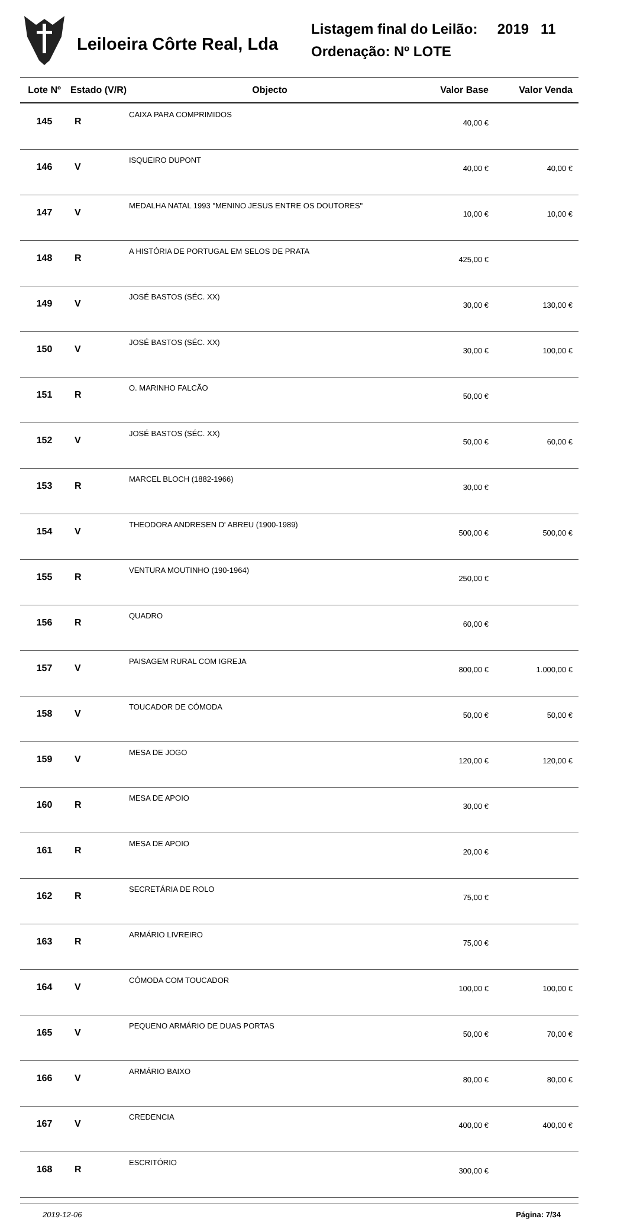Leiloeira Côrte Real, Lda
Listagem final do Leilão: 2019 11
Ordenação: Nº LOTE
| Lote Nº | Estado (V/R) | Objecto | Valor Base | Valor Venda |
| --- | --- | --- | --- | --- |
| 145 | R | CAIXA PARA COMPRIMIDOS | 40,00 € | |
| 146 | V | ISQUEIRO DUPONT | 40,00 € | 40,00 € |
| 147 | V | MEDALHA NATAL 1993 "MENINO JESUS ENTRE OS DOUTORES" | 10,00 € | 10,00 € |
| 148 | R | A HISTÓRIA DE PORTUGAL EM SELOS DE PRATA | 425,00 € | |
| 149 | V | JOSÉ BASTOS (SÉC. XX) | 30,00 € | 130,00 € |
| 150 | V | JOSÉ BASTOS (SÉC. XX) | 30,00 € | 100,00 € |
| 151 | R | O. MARINHO FALCÃO | 50,00 € | |
| 152 | V | JOSÉ BASTOS (SÉC. XX) | 50,00 € | 60,00 € |
| 153 | R | MARCEL BLOCH (1882-1966) | 30,00 € | |
| 154 | V | THEODORA ANDRESEN D' ABREU (1900-1989) | 500,00 € | 500,00 € |
| 155 | R | VENTURA MOUTINHO (190-1964) | 250,00 € | |
| 156 | R | QUADRO | 60,00 € | |
| 157 | V | PAISAGEM RURAL COM IGREJA | 800,00 € | 1.000,00 € |
| 158 | V | TOUCADOR DE CÓMODA | 50,00 € | 50,00 € |
| 159 | V | MESA DE JOGO | 120,00 € | 120,00 € |
| 160 | R | MESA DE APOIO | 30,00 € | |
| 161 | R | MESA DE APOIO | 20,00 € | |
| 162 | R | SECRETÁRIA DE ROLO | 75,00 € | |
| 163 | R | ARMÁRIO LIVREIRO | 75,00 € | |
| 164 | V | CÓMODA COM TOUCADOR | 100,00 € | 100,00 € |
| 165 | V | PEQUENO ARMÁRIO DE DUAS PORTAS | 50,00 € | 70,00 € |
| 166 | V | ARMÁRIO BAIXO | 80,00 € | 80,00 € |
| 167 | V | CREDENCIA | 400,00 € | 400,00 € |
| 168 | R | ESCRITÓRIO | 300,00 € | |
2019-12-06 Página: 7/34